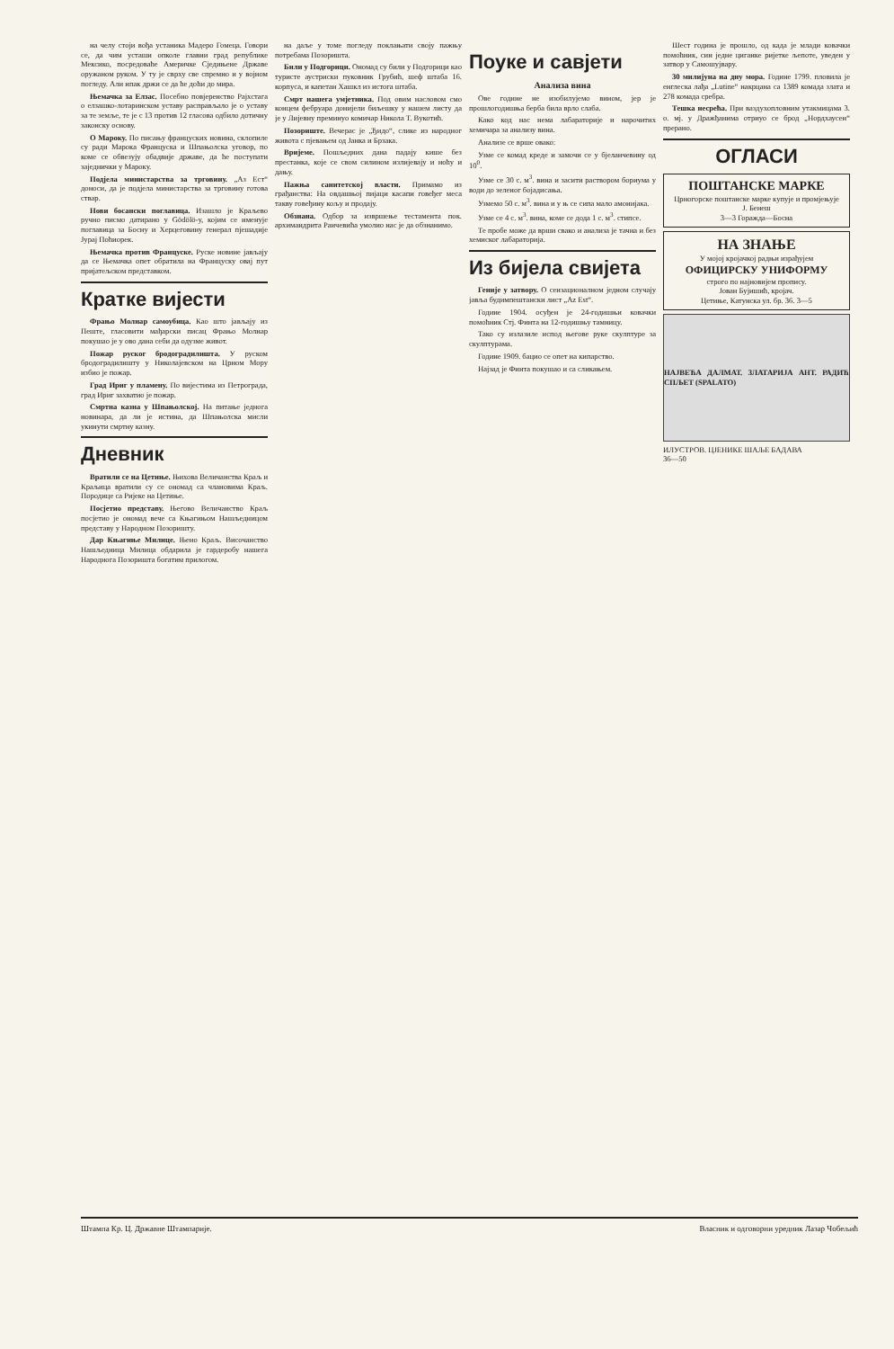на челу стоји вођа устаника Мадеро Гомеца. Говори се, да чим усташи опколе главни град републике Мексико, посредоваће Америчке Сједињене Државе оружаном руком. У ту је сврху све спремно и у војном погледу. Али ипак држи се да ће доћи до мира.
Њемачка за Елзас. Посебно повјеренство Рајхстага о елзашко-лотаринском уставу расправљало је о уставу за те земље, те је с 13 против 12 гласова одбило дотичну законску основу.
О Мароку. По писању француских новина, склопиле су ради Марока Француска и Шпањолска уговор, по коме се обвезују обадвије државе, да ће поступати заједнички у Мароку.
Подјела министарства за трговину. „Аз Ест“ доноси, да је подјела министарства за трговину готова ствар.
Нови босански поглавица. Изашло је Краљево ручно писмо датирано у Gödölö-у, којим се именује поглавица за Босну и Херцеговину генерал пјешадије Јурај Поћиорек.
Њемачка против Француске. Руске новине јављају да се Њемачка опет обратила на Француску овај пут пријатељском представком.
Кратке вијести
Фрањо Молнар самоубица. Као што јављају из Пеште, гласовити мађарски писац Фрањо Молнар покушао је у ово дана себи да одузме живот.
Пожар руског бродоградилишта. У руском бродоградилишту у Николајевском на Црном Мору избио је пожар.
Град Ириг у пламену. По вијестима из Петрограда, град Ириг захватио је пожар.
Смртна казна у Шпањолској. На питање једнога новинара, да ли је истина, да Шпањолска мисли укинути смртну казну.
Дневник
Вратили се на Цетиње. Њихова Величанства Краљ и Краљица вратили су се ономад са члановима Краљ. Породице са Ријеке на Цетиње.
Посјетио представу. Његово Величанство Краљ посјетио је ономад вече са Књагињом Нашљедницом представу у Народном Позоришту.
Дар Књагиње Милице. Њено Краљ. Височанство Нашљедница Милица обдарила је гардеробу нашега Народнога Позоришта богатим прилогом.
на даље у томе погледу поклањати своју пажњу потребама Позоришта.
Били у Подгорици. Ономад су били у Подгорици као туристе аустриски пуковник Грубић, шеф штаба 16. корпуса, и капетан Хашкл из истога штаба.
Смрт нашега умјетника. Под овим насловом смо концем фебруара донијели биљешку у нашем листу да је у Лијевну преминуо комичар Никола Т. Вукотић.
Позориште. Вечерас је „Ђидо“, слике из народног живота с пјевањем од Јанка и Брзака.
Вријеме. Пошљедних дана падају кише без престанка, које се свом силином излијевају и ноћу и дању.
Пажња санитетској власти. Примамо из грађанства: На овдашњој пијаци касапи говеђег меса такву говеђину кољу и продају.
Обзнана. Одбор за извршење тестамента пок. архимандрита Раичевића умолио нас је да обзнанимо.
Поуке и савјети
Анализа вина
Ове године не изобилујемо вином, јер је прошлогодишња берба била врло слаба.
Како код нас нема лабараторије и нарочитих хемичара за анализу вина.
Анализе се врше овако:
Узме се комад креде и замочи се у бјеланчевину од 10<sup>0</sup>.
Узме се 30 с. м<sup>3</sup>. вина и засити раствором бориума у води до зеленог бојадисања.
Узмемо 50 с. м<sup>3</sup>. вина и у њ се сипа мало амонијака.
Узме се 4 с. м<sup>3</sup>. вина, коме се дода 1 с. м<sup>3</sup>. стипсе.
Те пробе може да врши свако и анализа је тачна и без хемиског лабараторија.
Из бијела свијета
Геније у затвору. О сензационалном једном случају јавља будимпештански лист „Az Est“.
Године 1904. осуђен је 24-годишњи ковачки помоћник Стј. Финта на 12-годишњу тамницу.
Тако су излазиле испод његове руке скулптуре за скулптурама.
Године 1909. бацио се опет на кипарство.
Најзад је Финта покушао и са сликањем.
Шест година је прошло, од када је млади ковачки помоћник, син једне циганке ријетке љепоте, уведен у затвор у Самошујвару.
30 милијуна на дну мора. Године 1799. пловила је енглеска лађа „Lutine“ накрцана са 1389 комада злата и 278 комада сребра.
Тешка несрећа. При ваздухопловним утакмицама 3. о. мј. у Дражђанима отриуо се брод „Нордхаусен“ прерано.
ОГЛАСИ
ПОШТАНСКЕ МАРКЕ
Црногорске поштанске марке купује и промјењује
Ј. Бенеш
3—3 Горажда—Босна
НА ЗНАЊЕ
У мојој кројачкој радњи израђујем
ОФИЦИРСКУ УНИФОРМУ
строго по најновијем пропису.
Јован Бујишић, кројач.
Цетиње, Катунска ул. бр. 36. 3—5
НАЈВЕЋА ДАЛМАТ. ЗЛАТАРИЈА АНТ. РАДИЋ СПЉЕТ (SPALATO)
ИЛУСТРОВ. ЦЈЕНИКЕ ШАЉЕ БАДАВА
36—50
Штампа Кр. Ц. Државне Штампарије. Власник и одговорни уредник Лазар Чобељић